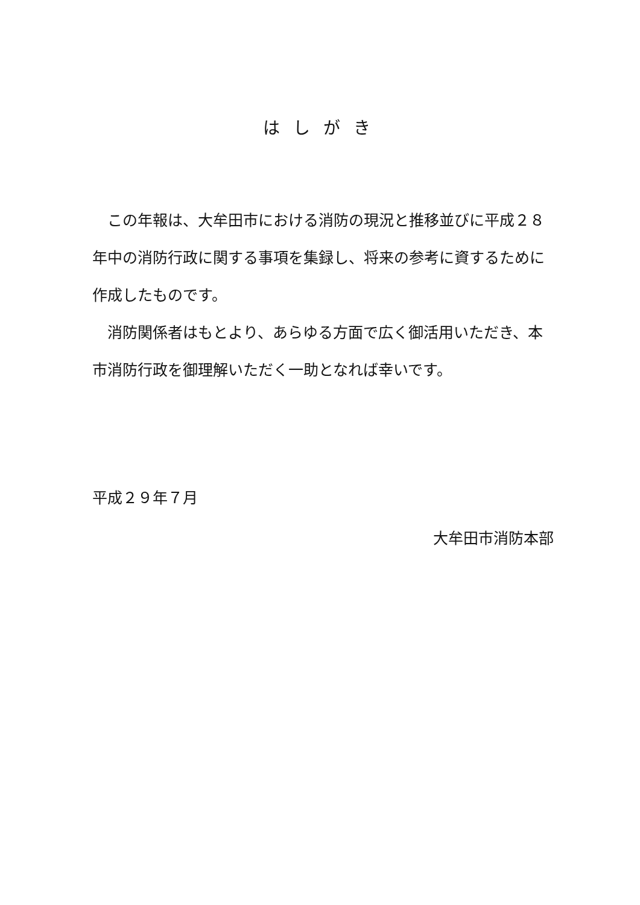はしがき
　この年報は、大牟田市における消防の現況と推移並びに平成２８年中の消防行政に関する事項を集録し、将来の参考に資するために作成したものです。
　消防関係者はもとより、あらゆる方面で広く御活用いただき、本市消防行政を御理解いただく一助となれば幸いです。
平成２９年７月
大牟田市消防本部